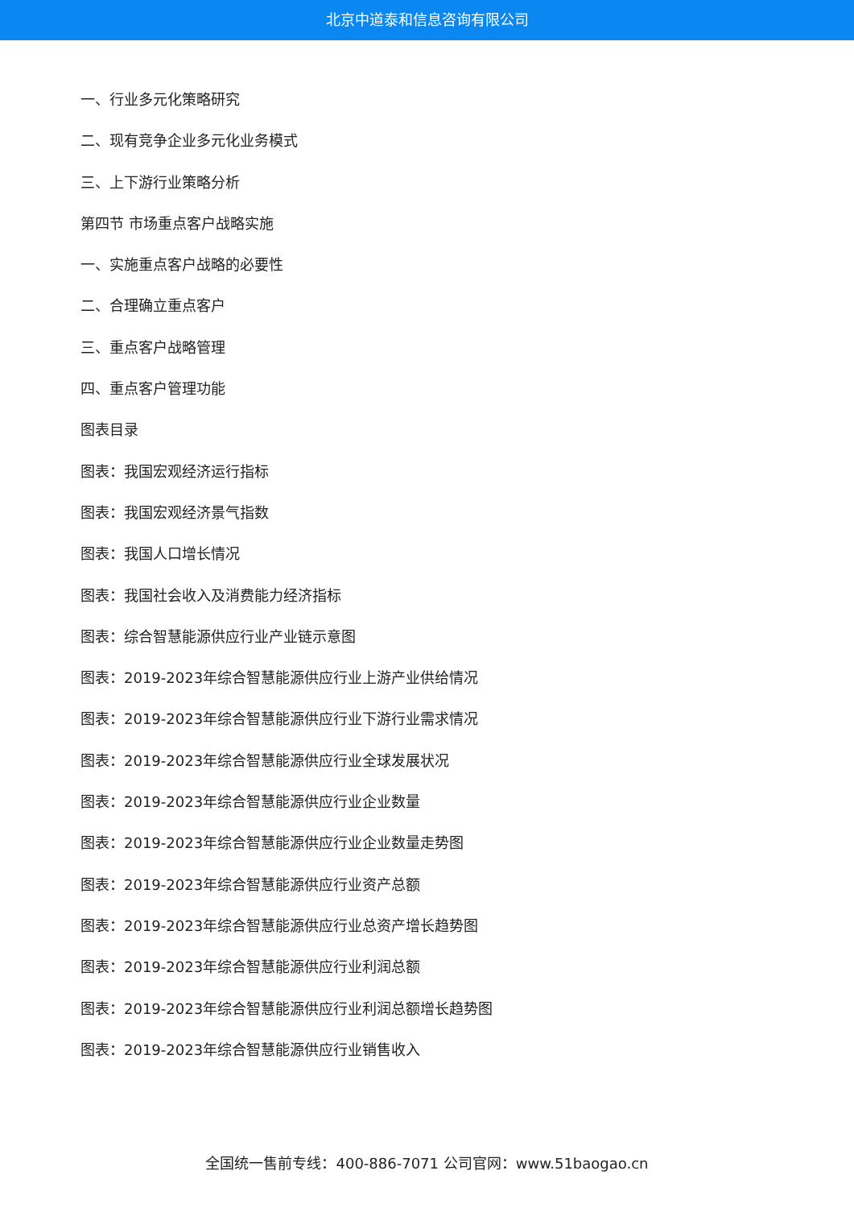北京中道泰和信息咨询有限公司
一、行业多元化策略研究
二、现有竞争企业多元化业务模式
三、上下游行业策略分析
第四节 市场重点客户战略实施
一、实施重点客户战略的必要性
二、合理确立重点客户
三、重点客户战略管理
四、重点客户管理功能
图表目录
图表：我国宏观经济运行指标
图表：我国宏观经济景气指数
图表：我国人口增长情况
图表：我国社会收入及消费能力经济指标
图表：综合智慧能源供应行业产业链示意图
图表：2019-2023年综合智慧能源供应行业上游产业供给情况
图表：2019-2023年综合智慧能源供应行业下游行业需求情况
图表：2019-2023年综合智慧能源供应行业全球发展状况
图表：2019-2023年综合智慧能源供应行业企业数量
图表：2019-2023年综合智慧能源供应行业企业数量走势图
图表：2019-2023年综合智慧能源供应行业资产总额
图表：2019-2023年综合智慧能源供应行业总资产增长趋势图
图表：2019-2023年综合智慧能源供应行业利润总额
图表：2019-2023年综合智慧能源供应行业利润总额增长趋势图
图表：2019-2023年综合智慧能源供应行业销售收入
全国统一售前专线：400-886-7071 公司官网：www.51baogao.cn